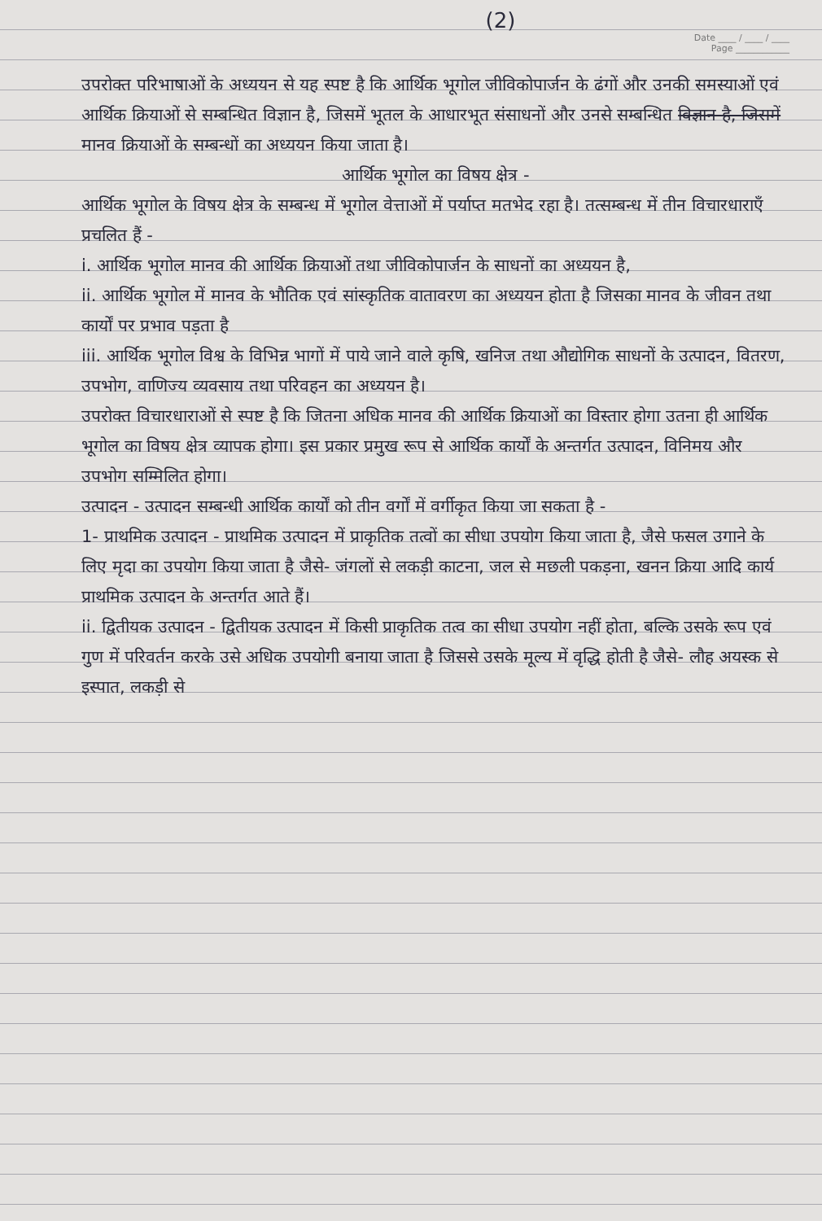(2)
Date ____ / ____ / ____
Page ____________
उपरोक्त परिभाषाओं के अध्ययन से यह स्पष्ट है कि आर्थिक भूगोल जीविकोपार्जन के ढंगों और उनकी समस्याओं एवं आर्थिक क्रियाओं से सम्बन्धित विज्ञान है, जिसमें भूतल के आधारभूत संसाधनों और उनसे सम्बन्धित विज्ञान है, जिसमें मानव क्रियाओं के सम्बन्धों का अध्ययन किया जाता है।
आर्थिक भूगोल का विषय क्षेत्र -
आर्थिक भूगोल के विषय क्षेत्र के सम्बन्ध में भूगोल वेत्ताओं में पर्याप्त मतभेद रहा है। तत्सम्बन्ध में तीन विचारधाराएँ प्रचलित हैं -
i. आर्थिक भूगोल मानव की आर्थिक क्रियाओं तथा जीविकोपार्जन के साधनों का अध्ययन है,
ii. आर्थिक भूगोल में मानव के भौतिक एवं सांस्कृतिक वातावरण का अध्ययन होता है जिसका मानव के जीवन तथा कार्यों पर प्रभाव पड़ता है
iii. आर्थिक भूगोल विश्व के विभिन्न भागों में पाये जाने वाले कृषि, खनिज तथा औद्योगिक साधनों के उत्पादन, वितरण, उपभोग, वाणिज्य व्यवसाय तथा परिवहन का अध्ययन है।
उपरोक्त विचारधाराओं से स्पष्ट है कि जितना अधिक मानव की आर्थिक क्रियाओं का विस्तार होगा उतना ही आर्थिक भूगोल का विषय क्षेत्र व्यापक होगा। इस प्रकार प्रमुख रूप से आर्थिक कार्यों के अन्तर्गत उत्पादन, विनिमय और उपभोग सम्मिलित होगा।
उत्पादन - उत्पादन सम्बन्धी आर्थिक कार्यों को तीन वर्गों में वर्गीकृत किया जा सकता है -
1- प्राथमिक उत्पादन - प्राथमिक उत्पादन में प्राकृतिक तत्वों का सीधा उपयोग किया जाता है, जैसे फसल उगाने के लिए मृदा का उपयोग किया जाता है जैसे- जंगलों से लकड़ी काटना, जल से मछली पकड़ना, खनन क्रिया आदि कार्य प्राथमिक उत्पादन के अन्तर्गत आते हैं।
ii. द्वितीयक उत्पादन - द्वितीयक उत्पादन में किसी प्राकृतिक तत्व का सीधा उपयोग नहीं होता, बल्कि उसके रूप एवं गुण में परिवर्तन करके उसे अधिक उपयोगी बनाया जाता है जिससे उसके मूल्य में वृद्धि होती है जैसे- लौह अयस्क से इस्पात, लकड़ी से